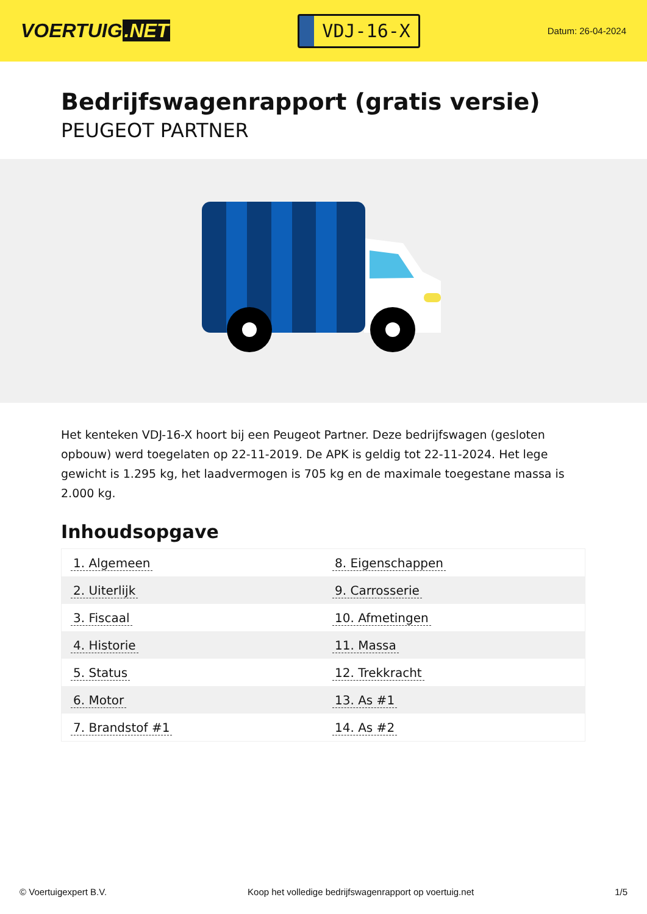VOERTUIG.NET
VDJ-16-X
Datum: 26-04-2024
Bedrijfswagenrapport (gratis versie)
PEUGEOT PARTNER
Het kenteken VDJ-16-X hoort bij een Peugeot Partner. Deze bedrijfswagen (gesloten opbouw) werd toegelaten op 22-11-2019. De APK is geldig tot 22-11-2024. Het lege gewicht is 1.295 kg, het laadvermogen is 705 kg en de maximale toegestane massa is 2.000 kg.
Inhoudsopgave
| 1. Algemeen | 8. Eigenschappen |
| 2. Uiterlijk | 9. Carrosserie |
| 3. Fiscaal | 10. Afmetingen |
| 4. Historie | 11. Massa |
| 5. Status | 12. Trekkracht |
| 6. Motor | 13. As #1 |
| 7. Brandstof #1 | 14. As #2 |
© Voertuigexpert B.V. Koop het volledige bedrijfswagenrapport op voertuig.net 1/5